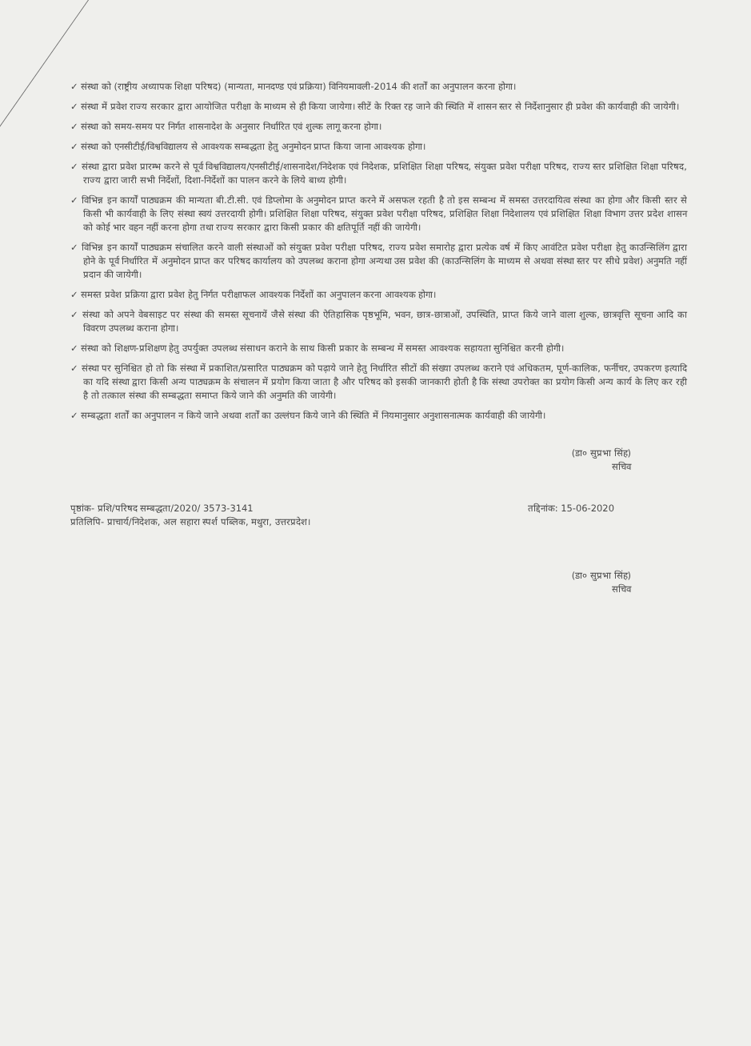✓ संस्था को (राष्ट्रीय अध्यापक शिक्षा परिषद) (मान्यता, मानदण्ड एवं प्रक्रिया) विनियमावली-2014 की शर्तों का अनुपालन करना होगा।
✓ संस्था में प्रवेश राज्य सरकार द्वारा आयोजित परीक्षा के माध्यम से ही किया जायेगा। सीटें के रिक्त रह जाने की स्थिति में शासन स्तर से निर्देशानुसार ही प्रवेश की कार्यवाही की जायेगी।
✓ संस्था को समय-समय पर निर्गत शासनादेश के अनुसार निर्धारित एवं शुल्क लागू करना होगा।
✓ संस्था को एनसीटीई/विश्वविद्यालय से आवश्यक सम्बद्धता हेतु अनुमोदन प्राप्त किया जाना आवश्यक होगा।
✓ संस्था द्वारा प्रवेश प्रारम्भ करने से पूर्व विश्वविद्यालय/एनसीटीई/शासनादेश/निदेशक एवं निदेशक, प्रशिक्षित शिक्षा परिषद, संयुक्त प्रवेश परीक्षा परिषद, राज्य स्तर प्रशिक्षित शिक्षा परिषद, राज्य द्वारा जारी सभी निर्देशों, दिशा-निर्देशों का पालन करने के लिये बाध्य होगी।
✓ विभिन्न इन कार्यों पाठ्यक्रम की मान्यता बी.टी.सी. एवं डिप्लोमा के अनुमोदन प्राप्त करने में असफल रहती है तो इस सम्बन्ध में समस्त उत्तरदायित्व संस्था का होगा और किसी स्तर से किसी भी कार्यवाही के लिए संस्था स्वयं उत्तरदायी होगी। प्रशिक्षित शिक्षा परिषद, संयुक्त प्रवेश परीक्षा परिषद, प्रशिक्षित शिक्षा निदेशालय एवं प्रशिक्षित शिक्षा विभाग उत्तर प्रदेश शासन को कोई भार वहन नहीं करना होगा तथा राज्य सरकार द्वारा किसी प्रकार की क्षतिपूर्ति नहीं की जायेगी।
✓ विभिन्न इन कार्यों पाठ्यक्रम संचालित करने वाली संस्थाओं को संयुक्त प्रवेश परीक्षा परिषद, राज्य प्रवेश समारोह द्वारा प्रत्येक वर्ष में किए आवंटित प्रवेश परीक्षा हेतु काउन्सिलिंग द्वारा होने के पूर्व निर्धारित में अनुमोदन प्राप्त कर परिषद कार्यालय को उपलब्ध कराना होगा अन्यथा उस प्रवेश की (काउन्सिलिंग के माध्यम से अथवा संस्था स्तर पर सीधे प्रवेश) अनुमति नहीं प्रदान की जायेगी।
✓ समस्त प्रवेश प्रक्रिया द्वारा प्रवेश हेतु निर्गत परीक्षाफल आवश्यक निर्देशों का अनुपालन करना आवश्यक होगा।
✓ संस्था को अपने वेबसाइट पर संस्था की समस्त सूचनायें जैसे संस्था की ऐतिहासिक पृष्ठभूमि, भवन, छात्र-छात्राओं, उपस्थिति, प्राप्त किये जाने वाला शुल्क, छात्रवृत्ति सूचना आदि का विवरण उपलब्ध कराना होगा।
✓ संस्था को शिक्षण-प्रशिक्षण हेतु उपर्युक्त उपलब्ध संसाधन कराने के साथ किसी प्रकार के सम्बन्ध में समस्त आवश्यक सहायता सुनिश्चित करनी होगी।
✓ संस्था पर सुनिश्चित हो तो कि संस्था में प्रकाशित/प्रसारित पाठ्यक्रम को पढ़ाये जाने हेतु निर्धारित सीटों की संख्या उपलब्ध कराने एवं अधिकतम, पूर्ण-कालिक, फर्नीचर, उपकरण इत्यादि का यदि संस्था द्वारा किसी अन्य पाठ्यक्रम के संचालन में प्रयोग किया जाता है और परिषद को इसकी जानकारी होती है कि संस्था उपरोक्त का प्रयोग किसी अन्य कार्य के लिए कर रही है तो तत्काल संस्था की सम्बद्धता समाप्त किये जाने की अनुमति की जायेगी।
✓ सम्बद्धता शर्तों का अनुपालन न किये जाने अथवा शर्तों का उल्लंघन किये जाने की स्थिति में नियमानुसार अनुशासनात्मक कार्यवाही की जायेगी।
(डा० सुप्रभा सिंह)
सचिव
पृष्ठांक- प्रशि/परिषद सम्बद्धता/2020/ 3573-3141 तद्दिनांक: 15-06-2020
प्रतिलिपि- प्राचार्य/निदेशक, अल सहारा स्पर्श पब्लिक, मथुरा, उत्तरप्रदेश।
(डा० सुप्रभा सिंह)
सचिव